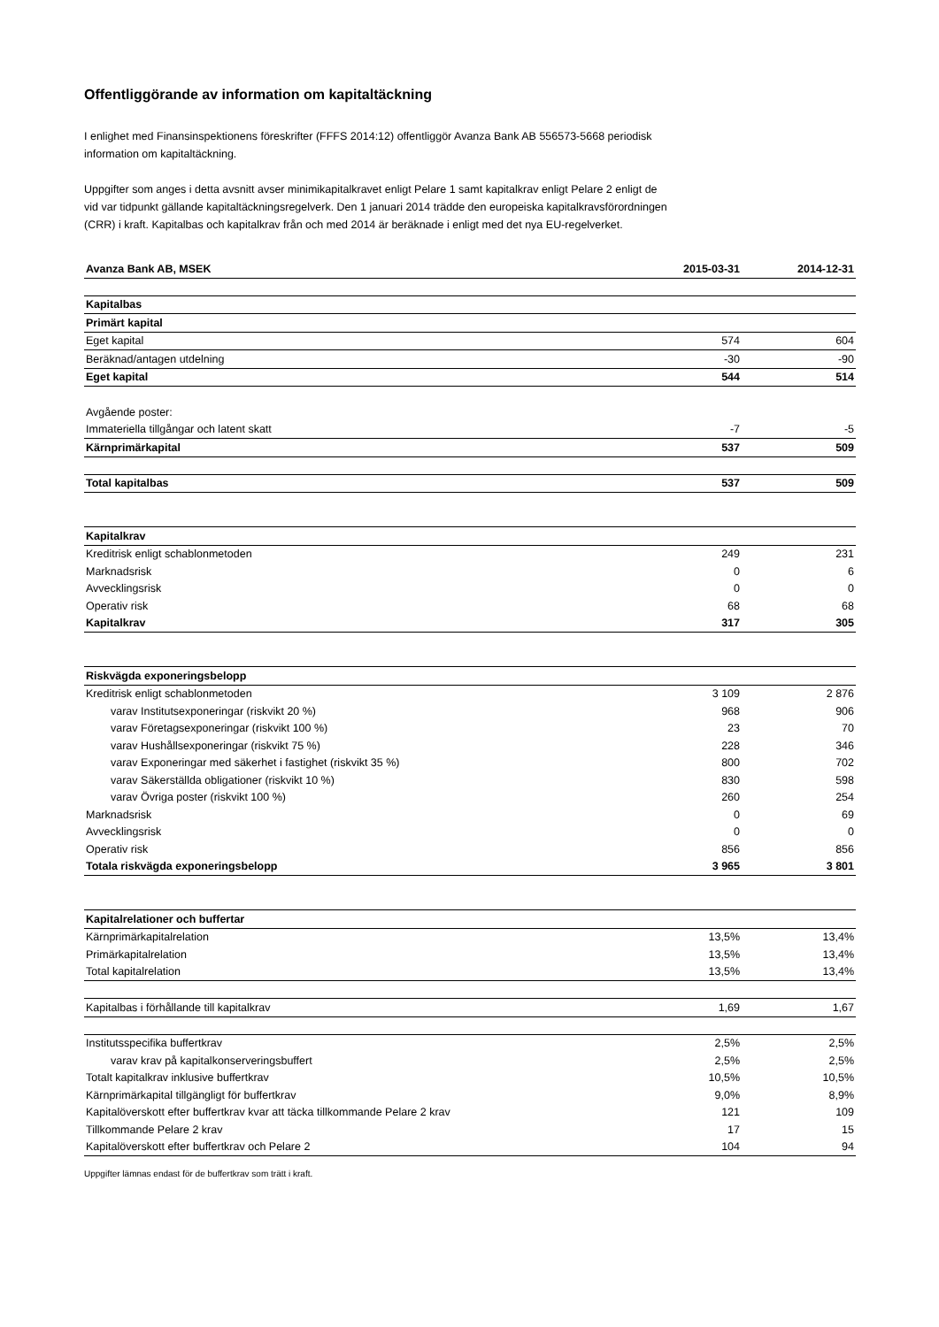Offentliggörande av information om kapitaltäckning
I enlighet med Finansinspektionens föreskrifter (FFFS 2014:12) offentliggör Avanza Bank AB 556573-5668 periodisk information om kapitaltäckning.
Uppgifter som anges i detta avsnitt avser minimikapitalkravet enligt Pelare 1 samt kapitalkrav enligt Pelare 2 enligt de vid var tidpunkt gällande kapitaltäckningsregelverk. Den 1 januari 2014 trädde den europeiska kapitalkravsförordningen (CRR) i kraft. Kapitalbas och kapitalkrav från och med 2014 är beräknade i enligt med det nya EU-regelverket.
| Avanza Bank AB, MSEK | 2015-03-31 | 2014-12-31 |
| --- | --- | --- |
| Kapitalbas | | |
| Primärt kapital | | |
| Eget kapital | 574 | 604 |
| Beräknad/antagen utdelning | -30 | -90 |
| Eget kapital | 544 | 514 |
| Avgående poster: | | |
| Immateriella tillgångar och latent skatt | -7 | -5 |
| Kärnprimärkapital | 537 | 509 |
| Total kapitalbas | 537 | 509 |
| Kapitalkrav | | |
| Kreditrisk enligt schablonmetoden | 249 | 231 |
| Marknadsrisk | 0 | 6 |
| Avvecklingsrisk | 0 | 0 |
| Operativ risk | 68 | 68 |
| Kapitalkrav | 317 | 305 |
| Riskvägda exponeringsbelopp | | |
| Kreditrisk enligt schablonmetoden | 3 109 | 2 876 |
| varav Institutsexponeringar (riskvikt 20 %) | 968 | 906 |
| varav Företagsexponeringar (riskvikt 100 %) | 23 | 70 |
| varav Hushållsexponeringar (riskvikt 75 %) | 228 | 346 |
| varav Exponeringar med säkerhet i fastighet (riskvikt 35 %) | 800 | 702 |
| varav Säkerställda obligationer (riskvikt 10 %) | 830 | 598 |
| varav Övriga poster (riskvikt 100 %) | 260 | 254 |
| Marknadsrisk | 0 | 69 |
| Avvecklingsrisk | 0 | 0 |
| Operativ risk | 856 | 856 |
| Totala riskvägda exponeringsbelopp | 3 965 | 3 801 |
| Kapitalrelationer och buffertar | | |
| Kärnprimärkapitalrelation | 13,5% | 13,4% |
| Primärkapitalrelation | 13,5% | 13,4% |
| Total kapitalrelation | 13,5% | 13,4% |
| Kapitalbas i förhållande till kapitalkrav | 1,69 | 1,67 |
| Institutsspecifika buffertkrav | 2,5% | 2,5% |
| varav krav på kapitalkonserveringsbuffert | 2,5% | 2,5% |
| Totalt kapitalkrav inklusive buffertkrav | 10,5% | 10,5% |
| Kärnprimärkapital tillgängligt för buffertkrav | 9,0% | 8,9% |
| Kapitalöverskott efter buffertkrav kvar att täcka tillkommande Pelare 2 krav | 121 | 109 |
| Tillkommande Pelare 2 krav | 17 | 15 |
| Kapitalöverskott efter buffertkrav och Pelare 2 | 104 | 94 |
Uppgifter lämnas endast för de buffertkrav som trätt i kraft.